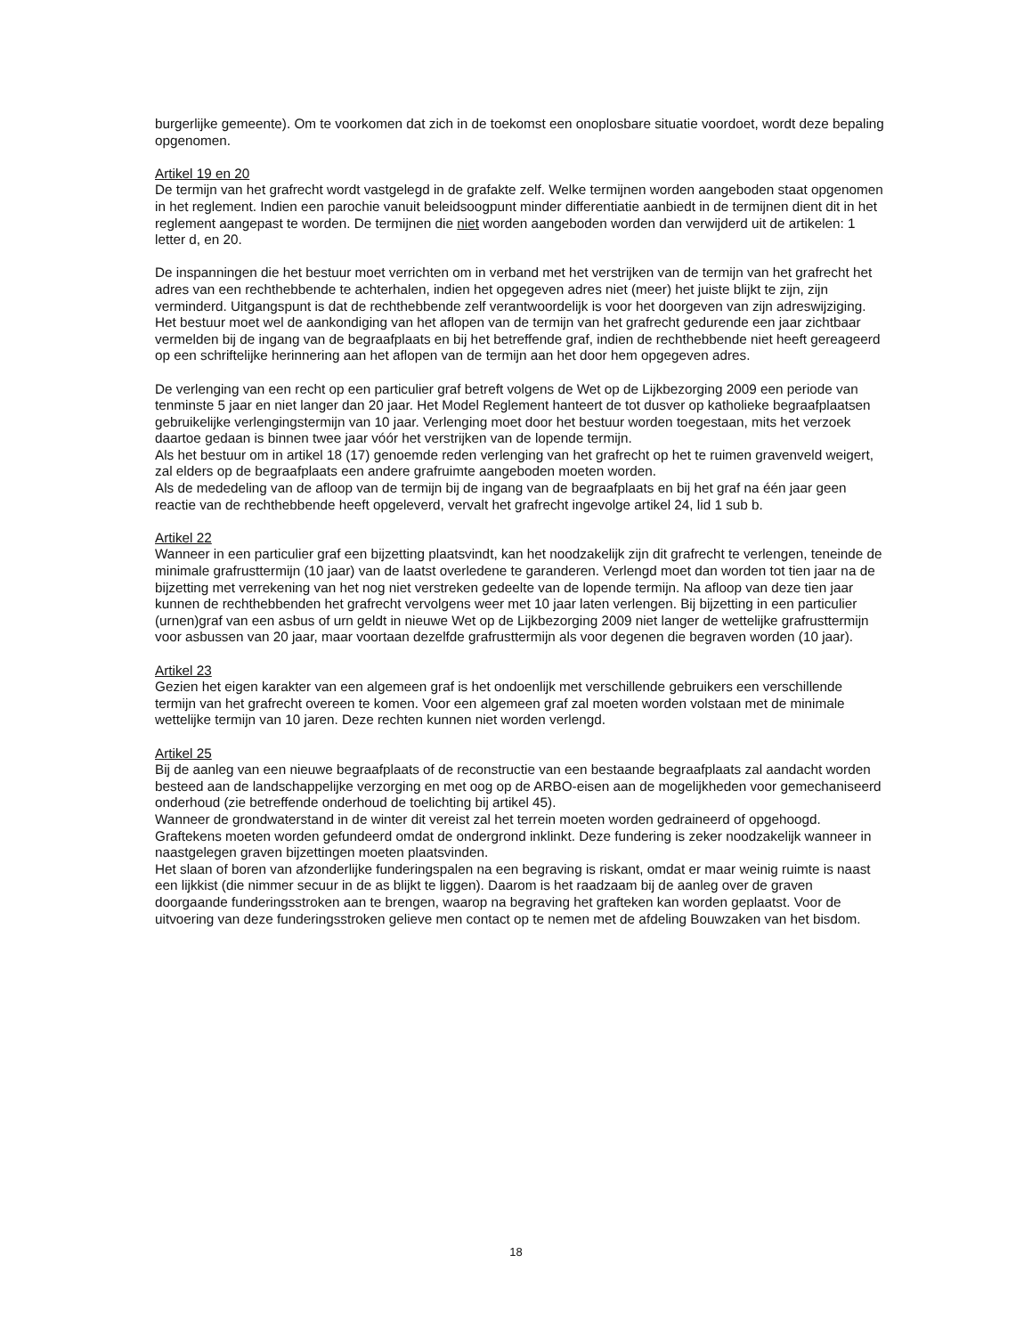burgerlijke gemeente). Om te voorkomen dat zich in de toekomst een onoplosbare situatie voordoet, wordt deze bepaling opgenomen.
Artikel 19 en 20
De termijn van het grafrecht wordt vastgelegd in de grafakte zelf. Welke termijnen worden aangeboden staat opgenomen in het reglement. Indien een parochie vanuit beleidsoogpunt minder differentiatie aanbiedt in de termijnen dient dit in het reglement aangepast te worden. De termijnen die niet worden aangeboden worden dan verwijderd uit de artikelen: 1 letter d, en 20.
De inspanningen die het bestuur moet verrichten om in verband met het verstrijken van de termijn van het grafrecht het adres van een rechthebbende te achterhalen, indien het opgegeven adres niet (meer) het juiste blijkt te zijn, zijn verminderd. Uitgangspunt is dat de rechthebbende zelf verantwoordelijk is voor het doorgeven van zijn adreswijziging. Het bestuur moet wel de aankondiging van het aflopen van de termijn van het grafrecht gedurende een jaar zichtbaar vermelden bij de ingang van de begraafplaats en bij het betreffende graf, indien de rechthebbende niet heeft gereageerd op een schriftelijke herinnering aan het aflopen van de termijn aan het door hem opgegeven adres.
De verlenging van een recht op een particulier graf betreft volgens de Wet op de Lijkbezorging 2009 een periode van tenminste 5 jaar en niet langer dan 20 jaar. Het Model Reglement hanteert de tot dusver op katholieke begraafplaatsen gebruikelijke verlengingstermijn van 10 jaar. Verlenging moet door het bestuur worden toegestaan, mits het verzoek daartoe gedaan is binnen twee jaar vóór het verstrijken van de lopende termijn.
Als het bestuur om in artikel 18 (17) genoemde reden verlenging van het grafrecht op het te ruimen gravenveld weigert, zal elders op de begraafplaats een andere grafruimte aangeboden moeten worden.
Als de mededeling van de afloop van de termijn bij de ingang van de begraafplaats en bij het graf na één jaar geen reactie van de rechthebbende heeft opgeleverd, vervalt het grafrecht ingevolge artikel 24, lid 1 sub b.
Artikel 22
Wanneer in een particulier graf een bijzetting plaatsvindt, kan het noodzakelijk zijn dit grafrecht te verlengen, teneinde de minimale grafrusttermijn (10 jaar) van de laatst overledene te garanderen. Verlengd moet dan worden tot tien jaar na de bijzetting met verrekening van het nog niet verstreken gedeelte van de lopende termijn. Na afloop van deze tien jaar kunnen de rechthebbenden het grafrecht vervolgens weer met 10 jaar laten verlengen. Bij bijzetting in een particulier (urnen)graf van een asbus of urn geldt in nieuwe Wet op de Lijkbezorging 2009 niet langer de wettelijke grafrusttermijn voor asbussen van 20 jaar, maar voortaan dezelfde grafrusttermijn als voor degenen die begraven worden (10 jaar).
Artikel 23
Gezien het eigen karakter van een algemeen graf is het ondoenlijk met verschillende gebruikers een verschillende termijn van het grafrecht overeen te komen. Voor een algemeen graf zal moeten worden volstaan met de minimale wettelijke termijn van 10 jaren. Deze rechten kunnen niet worden verlengd.
Artikel 25
Bij de aanleg van een nieuwe begraafplaats of de reconstructie van een bestaande begraafplaats zal aandacht worden besteed aan de landschappelijke verzorging en met oog op de ARBO-eisen aan de mogelijkheden voor gemechaniseerd onderhoud (zie betreffende onderhoud de toelichting bij artikel 45).
Wanneer de grondwaterstand in de winter dit vereist zal het terrein moeten worden gedraineerd of opgehoogd.
Graftekens moeten worden gefundeerd omdat de ondergrond inklinkt. Deze fundering is zeker noodzakelijk wanneer in naastgelegen graven bijzettingen moeten plaatsvinden.
Het slaan of boren van afzonderlijke funderingspalen na een begraving is riskant, omdat er maar weinig ruimte is naast een lijkkist (die nimmer secuur in de as blijkt te liggen). Daarom is het raadzaam bij de aanleg over de graven doorgaande funderingsstroken aan te brengen, waarop na begraving het grafteken kan worden geplaatst. Voor de uitvoering van deze funderingsstroken gelieve men contact op te nemen met de afdeling Bouwzaken van het bisdom.
18